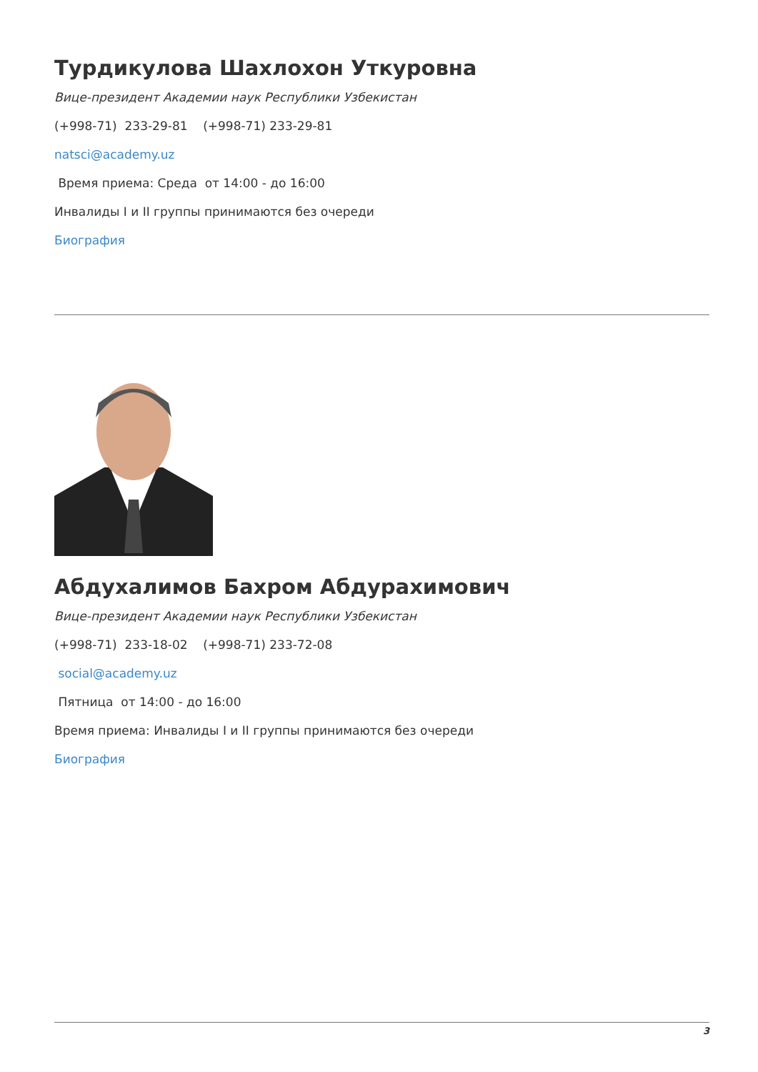Турдикулова Шахлохон Уткуровна
Вице-президент Академии наук Республики Узбекистан
(+998-71) 233-29-81 (+998-71) 233-29-81
natsci@academy.uz
Время приема: Среда от 14:00 - до 16:00
Инвалиды I и II группы принимаются без очереди
Биография
Абдухалимов Бахром Абдурахимович
Вице-президент Академии наук Республики Узбекистан
(+998-71) 233-18-02 (+998-71) 233-72-08
social@academy.uz
Пятница от 14:00 - до 16:00
Время приема: Инвалиды I и II группы принимаются без очереди
Биография
3